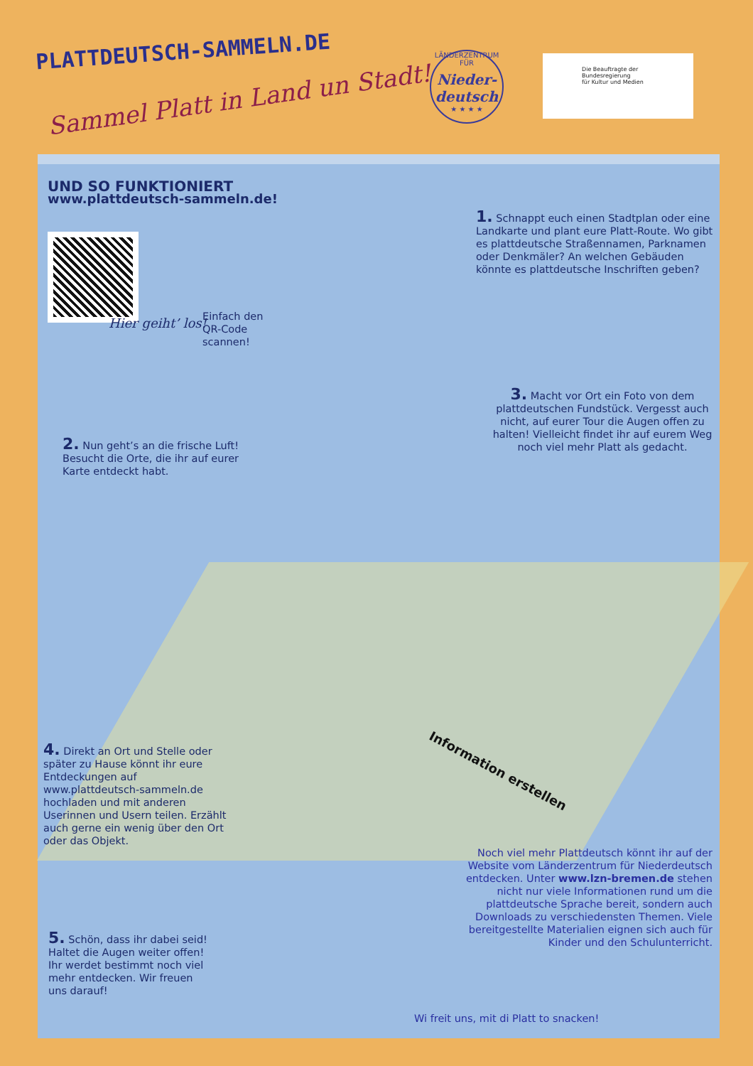PLATTDEUTSCH-SAMMELN.DE
Sammel Platt in Land un Stadt!
LÄNDERZENTRUM FÜR
Nieder-deutsch
★ ★ ★ ★
Die Beauftragte der Bundesregierung
für Kultur und Medien
UND SO FUNKTIONIERT
www.plattdeutsch-sammeln.de!
Hier geiht’ los!
Einfach den
QR-Code
scannen!
1. Schnappt euch einen Stadtplan oder eine Landkarte und plant eure Platt-Route. Wo gibt es plattdeutsche Straßennamen, Parknamen oder Denkmäler? An welchen Gebäuden könnte es plattdeutsche Inschriften geben?
2. Nun geht’s an die frische Luft! Besucht die Orte, die ihr auf eurer Karte entdeckt habt.
3. Macht vor Ort ein Foto von dem plattdeutschen Fundstück. Vergesst auch nicht, auf eurer Tour die Augen offen zu halten! Vielleicht findet ihr auf eurem Weg noch viel mehr Platt als gedacht.
Information erstellen
4. Direkt an Ort und Stelle oder später zu Hause könnt ihr eure Entdeckungen auf www.plattdeutsch-sammeln.de hochladen und mit anderen Userinnen und Usern teilen. Erzählt auch gerne ein wenig über den Ort oder das Objekt.
5. Schön, dass ihr dabei seid! Haltet die Augen weiter offen! Ihr werdet bestimmt noch viel mehr entdecken. Wir freuen uns darauf!
Noch viel mehr Plattdeutsch könnt ihr auf der Website vom Länderzentrum für Niederdeutsch entdecken. Unter www.lzn-bremen.de stehen nicht nur viele Informationen rund um die plattdeutsche Sprache bereit, sondern auch Downloads zu verschiedensten Themen. Viele bereitgestellte Materialien eignen sich auch für Kinder und den Schulunterricht.
Wi freit uns, mit di Platt to snacken!